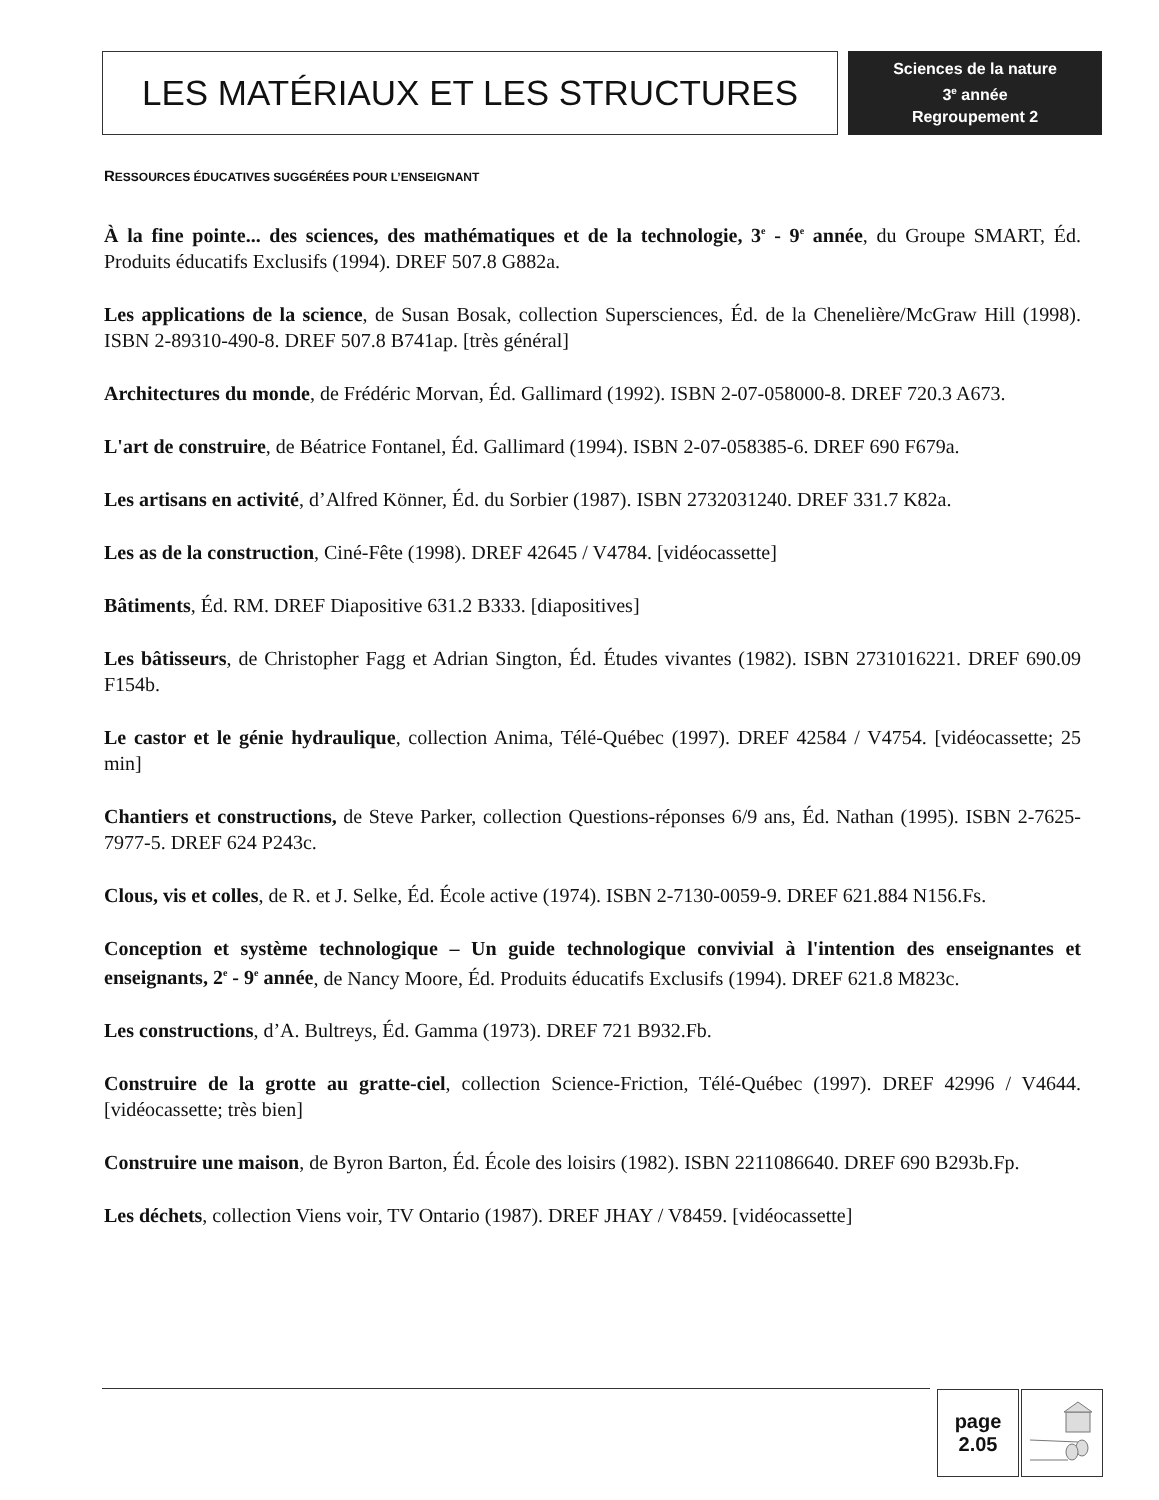LES MATÉRIAUX ET LES STRUCTURES
Sciences de la nature
3<sup>e</sup> année
Regroupement 2
RESSOURCES ÉDUCATIVES SUGGÉRÉES POUR L’ENSEIGNANT
À la fine pointe... des sciences, des mathématiques et de la technologie, 3<sup>e</sup> - 9<sup>e</sup> année, du Groupe SMART, Éd. Produits éducatifs Exclusifs (1994). DREF 507.8 G882a.
Les applications de la science, de Susan Bosak, collection Supersciences, Éd. de la Chenelière/McGraw Hill (1998). ISBN 2-89310-490-8. DREF 507.8 B741ap. [très général]
Architectures du monde, de Frédéric Morvan, Éd. Gallimard (1992). ISBN 2-07-058000-8. DREF 720.3 A673.
L'art de construire, de Béatrice Fontanel, Éd. Gallimard (1994). ISBN 2-07-058385-6. DREF 690 F679a.
Les artisans en activité, d’Alfred Könner, Éd. du Sorbier (1987). ISBN 2732031240. DREF 331.7 K82a.
Les as de la construction, Ciné-Fête (1998). DREF 42645 / V4784. [vidéocassette]
Bâtiments, Éd. RM. DREF Diapositive 631.2 B333. [diapositives]
Les bâtisseurs, de Christopher Fagg et Adrian Sington, Éd. Études vivantes (1982). ISBN 2731016221. DREF 690.09 F154b.
Le castor et le génie hydraulique, collection Anima, Télé-Québec (1997). DREF 42584 / V4754. [vidéocassette; 25 min]
Chantiers et constructions, de Steve Parker, collection Questions-réponses 6/9 ans, Éd. Nathan (1995). ISBN 2-7625-7977-5. DREF 624 P243c.
Clous, vis et colles, de R. et J. Selke, Éd. École active (1974). ISBN 2-7130-0059-9. DREF 621.884 N156.Fs.
Conception et système technologique – Un guide technologique convivial à l'intention des enseignantes et enseignants, 2<sup>e</sup> - 9<sup>e</sup> année, de Nancy Moore, Éd. Produits éducatifs Exclusifs (1994). DREF 621.8 M823c.
Les constructions, d’A. Bultreys, Éd. Gamma (1973). DREF 721 B932.Fb.
Construire de la grotte au gratte-ciel, collection Science-Friction, Télé-Québec (1997). DREF 42996 / V4644. [vidéocassette; très bien]
Construire une maison, de Byron Barton, Éd. École des loisirs (1982). ISBN 2211086640. DREF 690 B293b.Fp.
Les déchets, collection Viens voir, TV Ontario (1987). DREF JHAY / V8459. [vidéocassette]
page
2.05